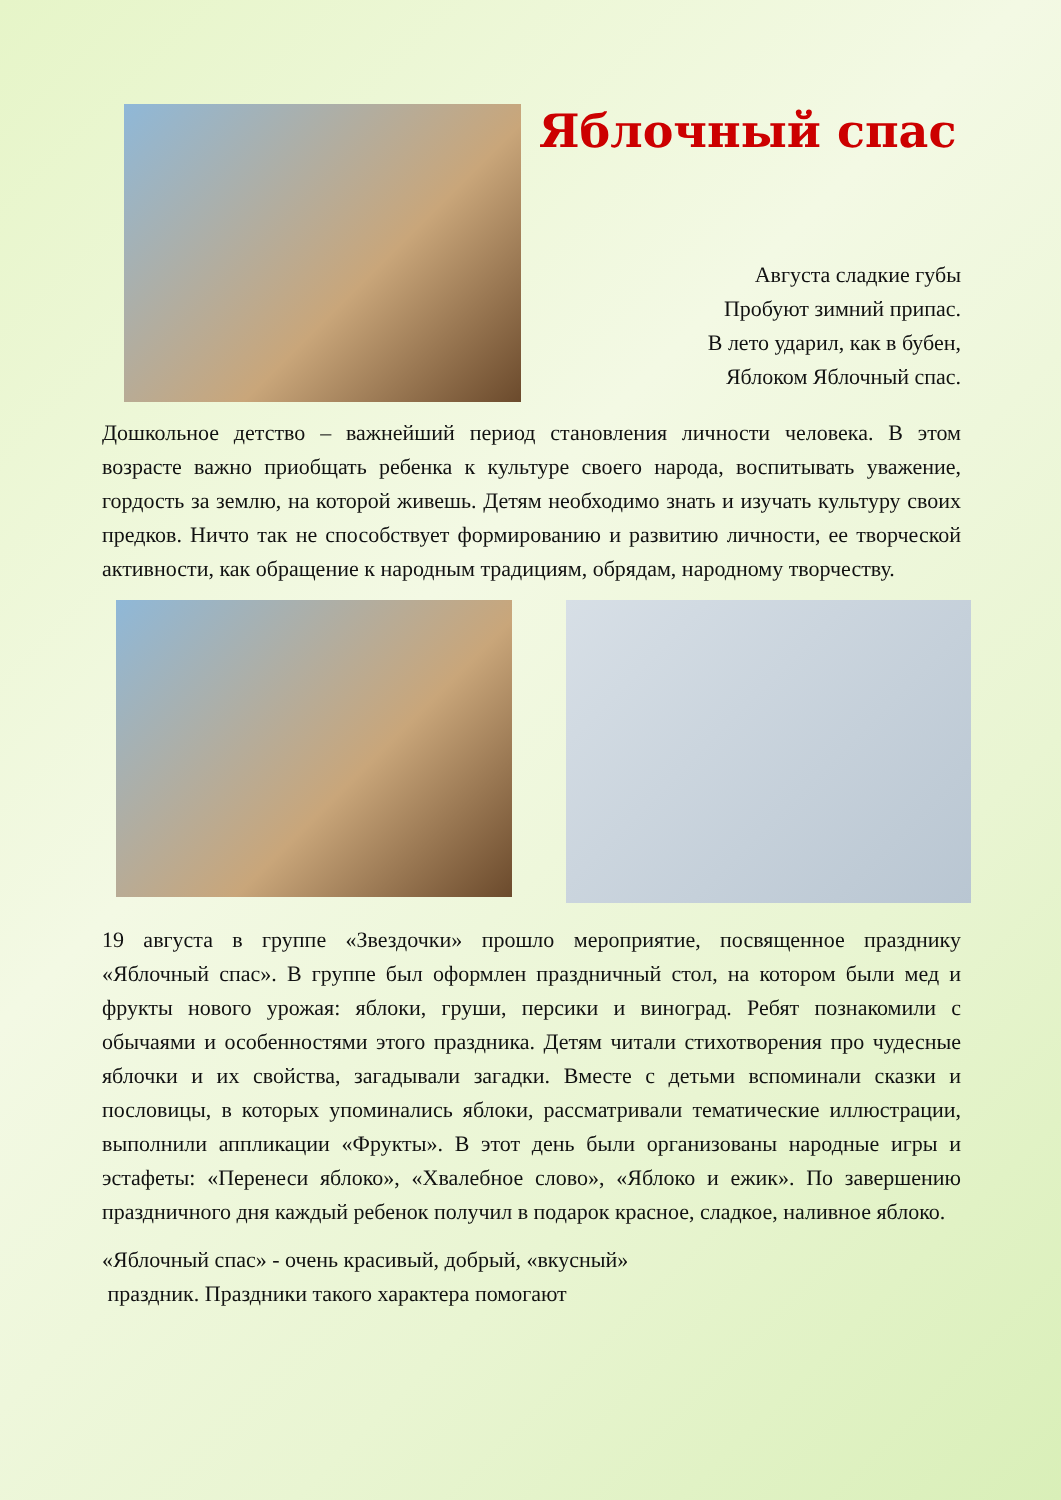Яблочный спас
Августа сладкие губы
Пробуют зимний припас.
В лето ударил, как в бубен,
Яблоком Яблочный спас.
Дошкольное детство – важнейший период становления личности человека. В этом возрасте важно приобщать ребенка к культуре своего народа, воспитывать уважение, гордость за землю, на которой живешь. Детям необходимо знать и изучать культуру своих предков. Ничто так не способствует формированию и развитию личности, ее творческой активности, как обращение к народным традициям, обрядам, народному творчеству.
19 августа в группе «Звездочки» прошло мероприятие, посвященное празднику «Яблочный спас». В группе был оформлен праздничный стол, на котором были мед и фрукты нового урожая: яблоки, груши, персики и виноград. Ребят познакомили с обычаями и особенностями этого праздника. Детям читали стихотворения про чудесные яблочки и их свойства, загадывали загадки. Вместе с детьми вспоминали сказки и пословицы, в которых упоминались яблоки, рассматривали тематические иллюстрации, выполнили аппликации «Фрукты». В этот день были организованы народные игры и эстафеты: «Перенеси яблоко», «Хвалебное слово», «Яблоко и ежик». По завершению праздничного дня каждый ребенок получил в подарок красное, сладкое, наливное яблоко.
«Яблочный спас» - очень красивый, добрый, «вкусный»
праздник. Праздники такого характера помогают